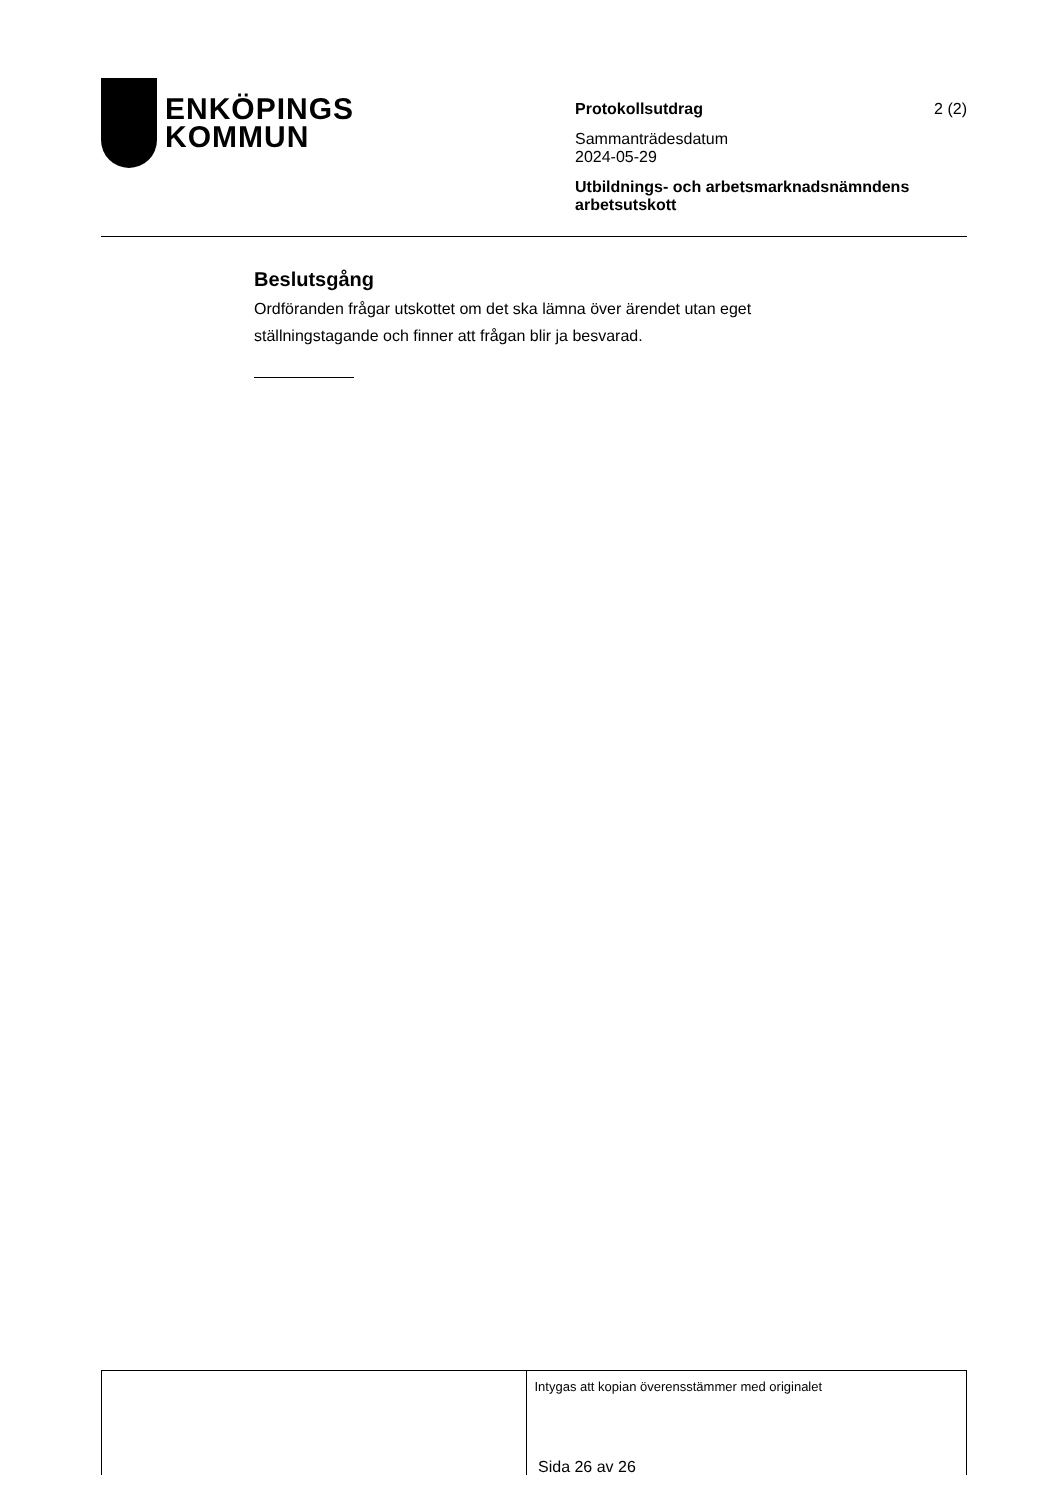ENKÖPINGS
KOMMUN
Protokollsutdrag
2 (2)
Sammanträdesdatum
2024-05-29
Utbildnings- och arbetsmarknadsnämndens arbetsutskott
Beslutsgång
Ordföranden frågar utskottet om det ska lämna över ärendet utan eget ställningstagande och finner att frågan blir ja besvarad.
Intygas att kopian överensstämmer med originalet
Sida 26 av 26